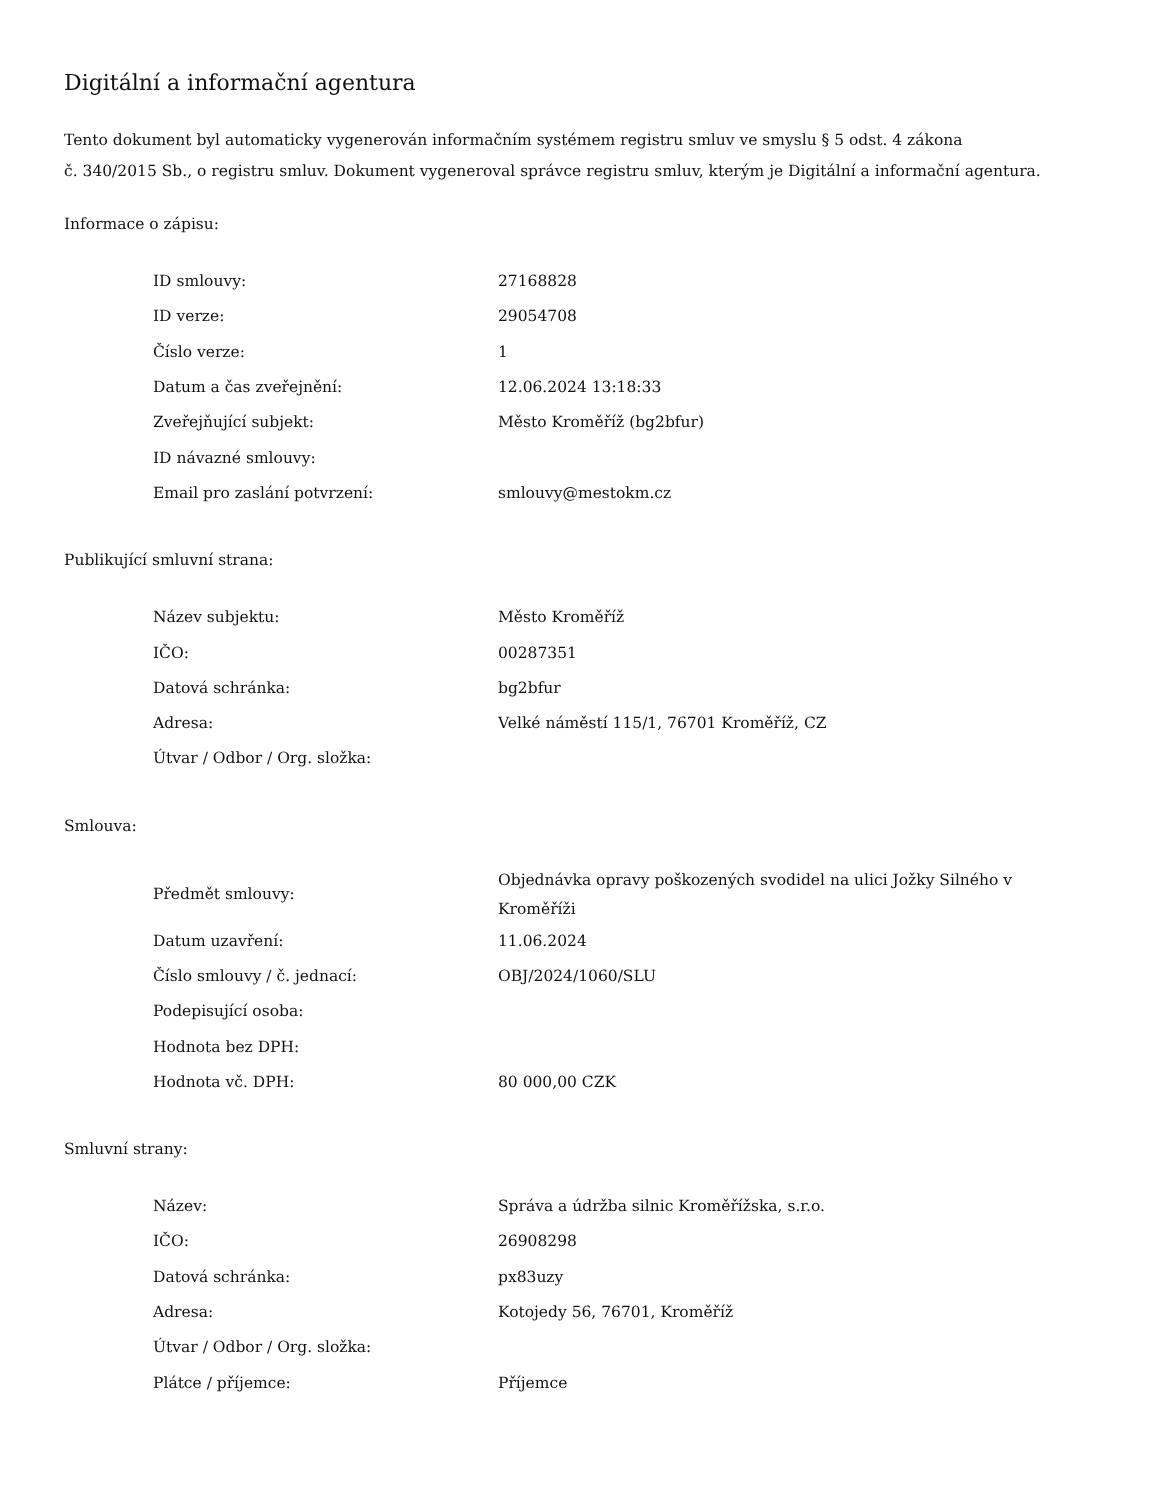Digitální a informační agentura
Tento dokument byl automaticky vygenerován informačním systémem registru smluv ve smyslu § 5 odst. 4 zákona
č. 340/2015 Sb., o registru smluv. Dokument vygeneroval správce registru smluv, kterým je Digitální a informační agentura.
Informace o zápisu:
| ID smlouvy: | 27168828 |
| ID verze: | 29054708 |
| Číslo verze: | 1 |
| Datum a čas zveřejnění: | 12.06.2024 13:18:33 |
| Zveřejňující subjekt: | Město Kroměříž (bg2bfur) |
| ID návazné smlouvy: | |
| Email pro zaslání potvrzení: | smlouvy@mestokm.cz |
Publikující smluvní strana:
| Název subjektu: | Město Kroměříž |
| IČO: | 00287351 |
| Datová schránka: | bg2bfur |
| Adresa: | Velké náměstí 115/1, 76701 Kroměříž, CZ |
| Útvar / Odbor / Org. složka: | |
Smlouva:
| Předmět smlouvy: | Objednávka opravy poškozených svodidel na ulici Jožky Silného v Kroměříži |
| Datum uzavření: | 11.06.2024 |
| Číslo smlouvy / č. jednací: | OBJ/2024/1060/SLU |
| Podepisující osoba: | |
| Hodnota bez DPH: | |
| Hodnota vč. DPH: | 80 000,00 CZK |
Smluvní strany:
| Název: | Správa a údržba silnic Kroměřížska, s.r.o. |
| IČO: | 26908298 |
| Datová schránka: | px83uzy |
| Adresa: | Kotojedy 56, 76701, Kroměříž |
| Útvar / Odbor / Org. složka: | |
| Plátce / příjemce: | Příjemce |